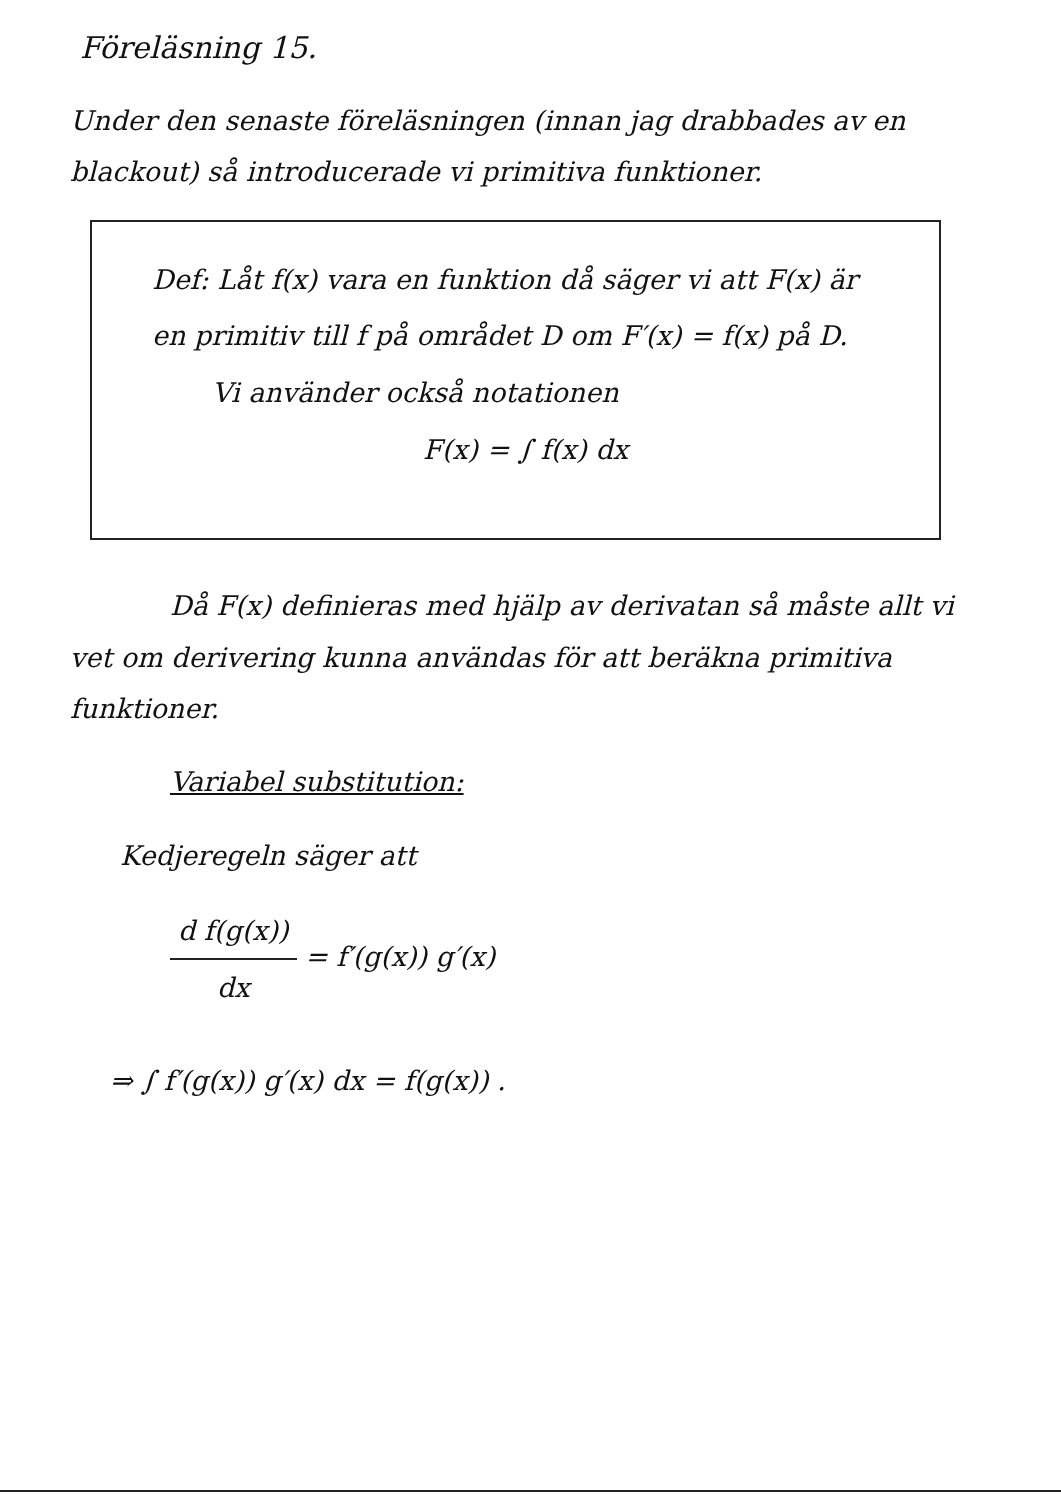Föreläsning 15.
Under den senaste föreläsningen (innan jag drabbades av en blackout) så introducerade vi primitiva funktioner.
Def: Låt f(x) vara en funktion då säger vi att F(x) är en primitiv till f på området D om F′(x) = f(x) på D.
Vi använder också notationen
F(x) = ∫ f(x) dx
Då F(x) definieras med hjälp av derivatan så måste allt vi vet om derivering kunna användas för att beräkna primitiva funktioner.
Variabel substitution:
Kedjeregeln säger att
d f(g(x)) dx = f′(g(x)) g′(x)
⇒ ∫ f′(g(x)) g′(x) dx = f(g(x)) .